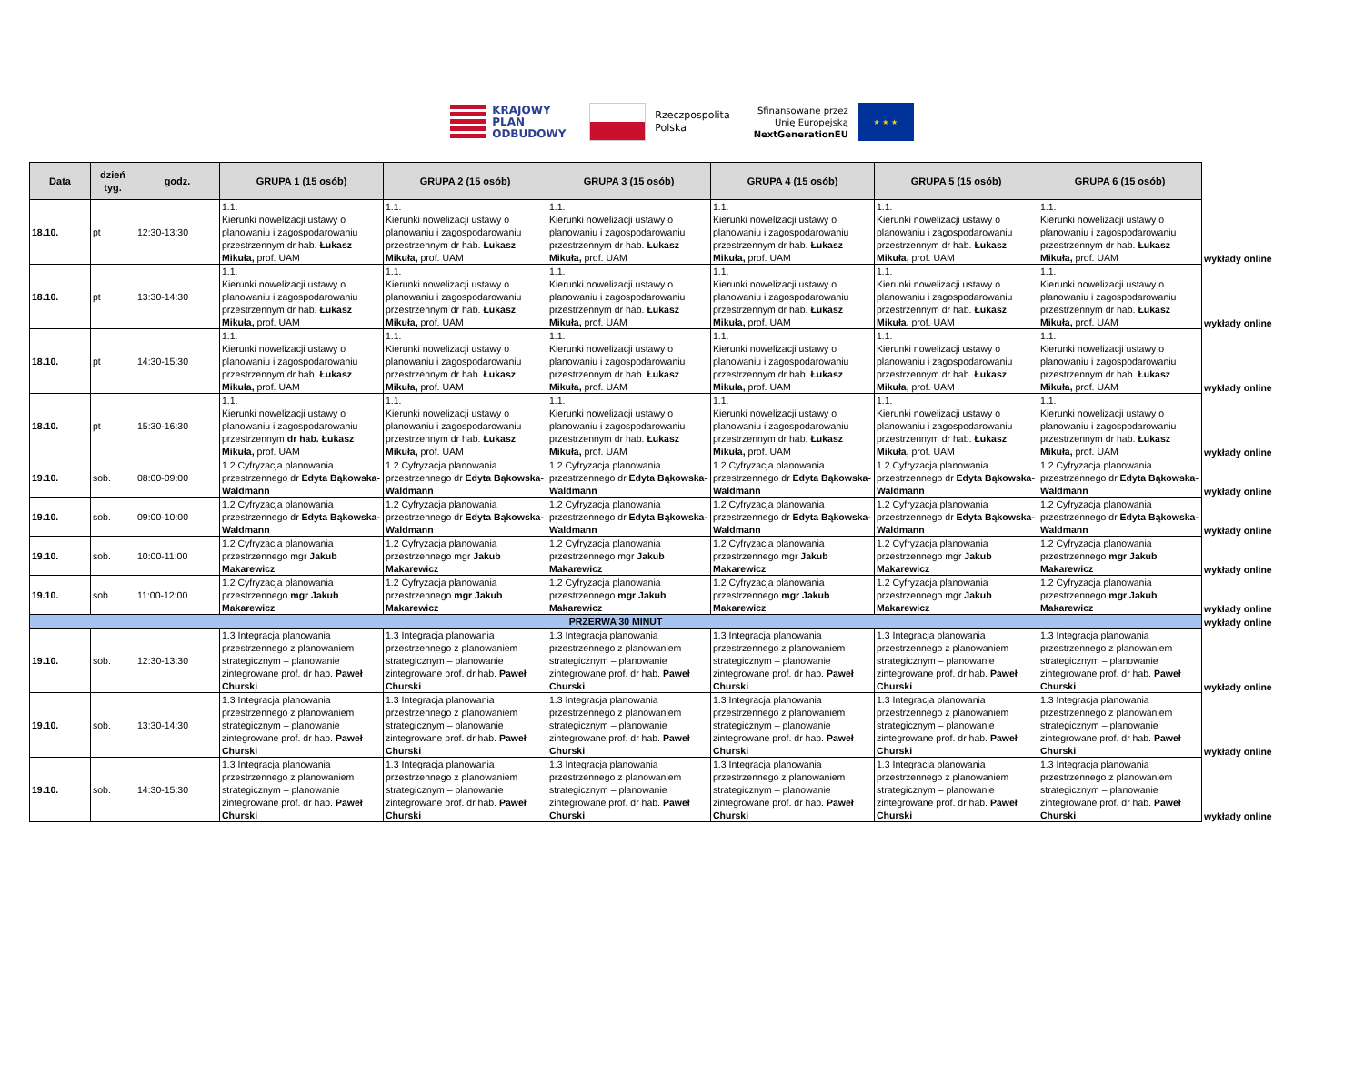KRAJOWY
PLAN
ODBUDOWY
Rzeczpospolita
Polska
Sfinansowane przez
Unię Europejską
NextGenerationEU
★ ★ ★
| Data | dzień tyg. | godz. | GRUPA 1 (15 osób) | GRUPA 2 (15 osób) | GRUPA 3 (15 osób) | GRUPA 4 (15 osób) | GRUPA 5 (15 osób) | GRUPA 6 (15 osób) | |
| 18.10. | pt | 12:30-13:30 | 1.1. Kierunki nowelizacji ustawy o planowaniu i zagospodarowaniu przestrzennym dr hab. Łukasz Mikuła, prof. UAM | 1.1. Kierunki nowelizacji ustawy o planowaniu i zagospodarowaniu przestrzennym dr hab. Łukasz Mikuła, prof. UAM | 1.1. Kierunki nowelizacji ustawy o planowaniu i zagospodarowaniu przestrzennym dr hab. Łukasz Mikuła, prof. UAM | 1.1. Kierunki nowelizacji ustawy o planowaniu i zagospodarowaniu przestrzennym dr hab. Łukasz Mikuła, prof. UAM | 1.1. Kierunki nowelizacji ustawy o planowaniu i zagospodarowaniu przestrzennym dr hab. Łukasz Mikuła, prof. UAM | 1.1. Kierunki nowelizacji ustawy o planowaniu i zagospodarowaniu przestrzennym dr hab. Łukasz Mikuła, prof. UAM | wykłady online |
| 18.10. | pt | 13:30-14:30 | 1.1. Kierunki nowelizacji ustawy o planowaniu i zagospodarowaniu przestrzennym dr hab. Łukasz Mikuła, prof. UAM | 1.1. Kierunki nowelizacji ustawy o planowaniu i zagospodarowaniu przestrzennym dr hab. Łukasz Mikuła, prof. UAM | 1.1. Kierunki nowelizacji ustawy o planowaniu i zagospodarowaniu przestrzennym dr hab. Łukasz Mikuła, prof. UAM | 1.1. Kierunki nowelizacji ustawy o planowaniu i zagospodarowaniu przestrzennym dr hab. Łukasz Mikuła, prof. UAM | 1.1. Kierunki nowelizacji ustawy o planowaniu i zagospodarowaniu przestrzennym dr hab. Łukasz Mikuła, prof. UAM | 1.1. Kierunki nowelizacji ustawy o planowaniu i zagospodarowaniu przestrzennym dr hab. Łukasz Mikuła, prof. UAM | wykłady online |
| 18.10. | pt | 14:30-15:30 | 1.1. Kierunki nowelizacji ustawy o planowaniu i zagospodarowaniu przestrzennym dr hab. Łukasz Mikuła, prof. UAM | 1.1. Kierunki nowelizacji ustawy o planowaniu i zagospodarowaniu przestrzennym dr hab. Łukasz Mikuła, prof. UAM | 1.1. Kierunki nowelizacji ustawy o planowaniu i zagospodarowaniu przestrzennym dr hab. Łukasz Mikuła, prof. UAM | 1.1. Kierunki nowelizacji ustawy o planowaniu i zagospodarowaniu przestrzennym dr hab. Łukasz Mikuła, prof. UAM | 1.1. Kierunki nowelizacji ustawy o planowaniu i zagospodarowaniu przestrzennym dr hab. Łukasz Mikuła, prof. UAM | 1.1. Kierunki nowelizacji ustawy o planowaniu i zagospodarowaniu przestrzennym dr hab. Łukasz Mikuła, prof. UAM | wykłady online |
| 18.10. | pt | 15:30-16:30 | 1.1. Kierunki nowelizacji ustawy o planowaniu i zagospodarowaniu przestrzennym dr hab. Łukasz Mikuła, prof. UAM | 1.1. Kierunki nowelizacji ustawy o planowaniu i zagospodarowaniu przestrzennym dr hab. Łukasz Mikuła, prof. UAM | 1.1. Kierunki nowelizacji ustawy o planowaniu i zagospodarowaniu przestrzennym dr hab. Łukasz Mikuła, prof. UAM | 1.1. Kierunki nowelizacji ustawy o planowaniu i zagospodarowaniu przestrzennym dr hab. Łukasz Mikuła, prof. UAM | 1.1. Kierunki nowelizacji ustawy o planowaniu i zagospodarowaniu przestrzennym dr hab. Łukasz Mikuła, prof. UAM | 1.1. Kierunki nowelizacji ustawy o planowaniu i zagospodarowaniu przestrzennym dr hab. Łukasz Mikuła, prof. UAM | wykłady online |
| 19.10. | sob. | 08:00-09:00 | 1.2 Cyfryzacja planowania przestrzennego dr Edyta Bąkowska-Waldmann | 1.2 Cyfryzacja planowania przestrzennego dr Edyta Bąkowska-Waldmann | 1.2 Cyfryzacja planowania przestrzennego dr Edyta Bąkowska-Waldmann | 1.2 Cyfryzacja planowania przestrzennego dr Edyta Bąkowska-Waldmann | 1.2 Cyfryzacja planowania przestrzennego dr Edyta Bąkowska-Waldmann | 1.2 Cyfryzacja planowania przestrzennego dr Edyta Bąkowska-Waldmann | wykłady online |
| 19.10. | sob. | 09:00-10:00 | 1.2 Cyfryzacja planowania przestrzennego dr Edyta Bąkowska-Waldmann | 1.2 Cyfryzacja planowania przestrzennego dr Edyta Bąkowska-Waldmann | 1.2 Cyfryzacja planowania przestrzennego dr Edyta Bąkowska-Waldmann | 1.2 Cyfryzacja planowania przestrzennego dr Edyta Bąkowska-Waldmann | 1.2 Cyfryzacja planowania przestrzennego dr Edyta Bąkowska-Waldmann | 1.2 Cyfryzacja planowania przestrzennego dr Edyta Bąkowska-Waldmann | wykłady online |
| 19.10. | sob. | 10:00-11:00 | 1.2 Cyfryzacja planowania przestrzennego mgr Jakub Makarewicz | 1.2 Cyfryzacja planowania przestrzennego mgr Jakub Makarewicz | 1.2 Cyfryzacja planowania przestrzennego mgr Jakub Makarewicz | 1.2 Cyfryzacja planowania przestrzennego mgr Jakub Makarewicz | 1.2 Cyfryzacja planowania przestrzennego mgr Jakub Makarewicz | 1.2 Cyfryzacja planowania przestrzennego mgr Jakub Makarewicz | wykłady online |
| 19.10. | sob. | 11:00-12:00 | 1.2 Cyfryzacja planowania przestrzennego mgr Jakub Makarewicz | 1.2 Cyfryzacja planowania przestrzennego mgr Jakub Makarewicz | 1.2 Cyfryzacja planowania przestrzennego mgr Jakub Makarewicz | 1.2 Cyfryzacja planowania przestrzennego mgr Jakub Makarewicz | 1.2 Cyfryzacja planowania przestrzennego mgr Jakub Makarewicz | 1.2 Cyfryzacja planowania przestrzennego mgr Jakub Makarewicz | wykłady online |
| PRZERWA 30 MINUT | | | | | | | | | wykłady online |
| 19.10. | sob. | 12:30-13:30 | 1.3 Integracja planowania przestrzennego z planowaniem strategicznym – planowanie zintegrowane prof. dr hab. Paweł Churski | 1.3 Integracja planowania przestrzennego z planowaniem strategicznym – planowanie zintegrowane prof. dr hab. Paweł Churski | 1.3 Integracja planowania przestrzennego z planowaniem strategicznym – planowanie zintegrowane prof. dr hab. Paweł Churski | 1.3 Integracja planowania przestrzennego z planowaniem strategicznym – planowanie zintegrowane prof. dr hab. Paweł Churski | 1.3 Integracja planowania przestrzennego z planowaniem strategicznym – planowanie zintegrowane prof. dr hab. Paweł Churski | 1.3 Integracja planowania przestrzennego z planowaniem strategicznym – planowanie zintegrowane prof. dr hab. Paweł Churski | wykłady online |
| 19.10. | sob. | 13:30-14:30 | 1.3 Integracja planowania przestrzennego z planowaniem strategicznym – planowanie zintegrowane prof. dr hab. Paweł Churski | 1.3 Integracja planowania przestrzennego z planowaniem strategicznym – planowanie zintegrowane prof. dr hab. Paweł Churski | 1.3 Integracja planowania przestrzennego z planowaniem strategicznym – planowanie zintegrowane prof. dr hab. Paweł Churski | 1.3 Integracja planowania przestrzennego z planowaniem strategicznym – planowanie zintegrowane prof. dr hab. Paweł Churski | 1.3 Integracja planowania przestrzennego z planowaniem strategicznym – planowanie zintegrowane prof. dr hab. Paweł Churski | 1.3 Integracja planowania przestrzennego z planowaniem strategicznym – planowanie zintegrowane prof. dr hab. Paweł Churski | wykłady online |
| 19.10. | sob. | 14:30-15:30 | 1.3 Integracja planowania przestrzennego z planowaniem strategicznym – planowanie zintegrowane prof. dr hab. Paweł Churski | 1.3 Integracja planowania przestrzennego z planowaniem strategicznym – planowanie zintegrowane prof. dr hab. Paweł Churski | 1.3 Integracja planowania przestrzennego z planowaniem strategicznym – planowanie zintegrowane prof. dr hab. Paweł Churski | 1.3 Integracja planowania przestrzennego z planowaniem strategicznym – planowanie zintegrowane prof. dr hab. Paweł Churski | 1.3 Integracja planowania przestrzennego z planowaniem strategicznym – planowanie zintegrowane prof. dr hab. Paweł Churski | 1.3 Integracja planowania przestrzennego z planowaniem strategicznym – planowanie zintegrowane prof. dr hab. Paweł Churski | wykłady online |